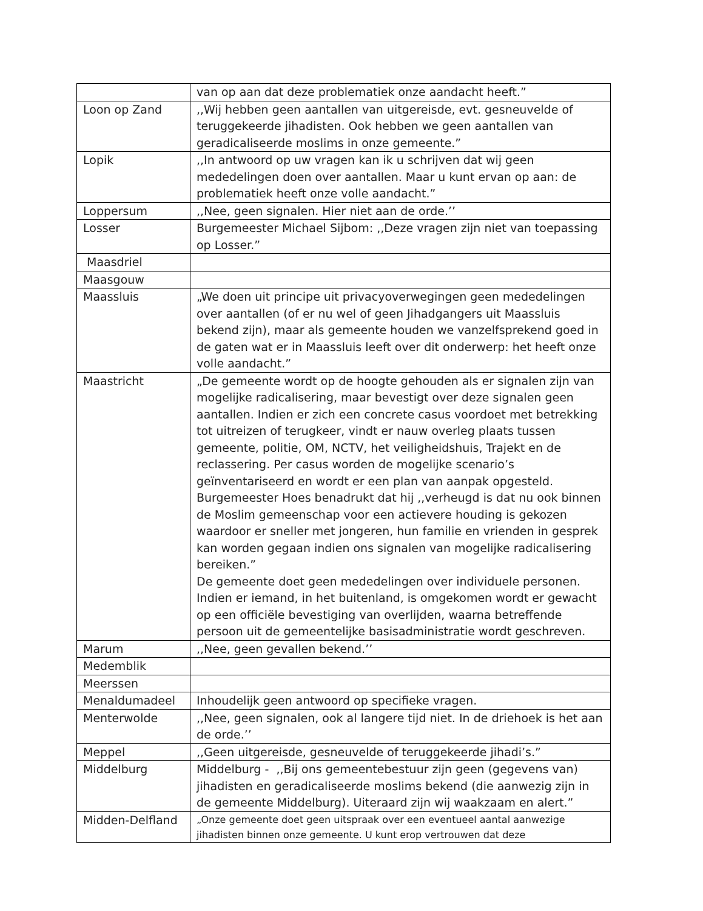| | van op aan dat deze problematiek onze aandacht heeft.” |
| Loon op Zand | ,,Wij hebben geen aantallen van uitgereisde, evt. gesneuvelde of teruggekeerde jihadisten. Ook hebben we geen aantallen van geradicaliseerde moslims in onze gemeente.” |
| Lopik | ,,In antwoord op uw vragen kan ik u schrijven dat wij geen mededelingen doen over aantallen. Maar u kunt ervan op aan: de problematiek heeft onze volle aandacht.” |
| Loppersum | ,,Nee, geen signalen. Hier niet aan de orde.’’ |
| Losser | Burgemeester Michael Sijbom: ,,Deze vragen zijn niet van toepassing op Losser.” |
| Maasdriel | |
| Maasgouw | |
| Maassluis | „We doen uit principe uit privacyoverwegingen geen mededelingen over aantallen (of er nu wel of geen Jihadgangers uit Maassluis bekend zijn), maar als gemeente houden we vanzelfsprekend goed in de gaten wat er in Maassluis leeft over dit onderwerp: het heeft onze volle aandacht.” |
| Maastricht | „De gemeente wordt op de hoogte gehouden als er signalen zijn van mogelijke radicalisering, maar bevestigt over deze signalen geen aantallen. Indien er zich een concrete casus voordoet met betrekking tot uitreizen of terugkeer, vindt er nauw overleg plaats tussen gemeente, politie, OM, NCTV, het veiligheidshuis, Trajekt en de reclassering. Per casus worden de mogelijke scenario’s geïnventariseerd en wordt er een plan van aanpak opgesteld. Burgemeester Hoes benadrukt dat hij ,,verheugd is dat nu ook binnen de Moslim gemeenschap voor een actievere houding is gekozen waardoor er sneller met jongeren, hun familie en vrienden in gesprek kan worden gegaan indien ons signalen van mogelijke radicalisering bereiken.” De gemeente doet geen mededelingen over individuele personen. Indien er iemand, in het buitenland, is omgekomen wordt er gewacht op een officiële bevestiging van overlijden, waarna betreffende persoon uit de gemeentelijke basisadministratie wordt geschreven. |
| Marum | ,,Nee, geen gevallen bekend.’’ |
| Medemblik | |
| Meerssen | |
| Menaldumadeel | Inhoudelijk geen antwoord op specifieke vragen. |
| Menterwolde | ,,Nee, geen signalen, ook al langere tijd niet. In de driehoek is het aan de orde.’’ |
| Meppel | ,,Geen uitgereisde, gesneuvelde of teruggekeerde jihadi’s.” |
| Middelburg | Middelburg - ,,Bij ons gemeentebestuur zijn geen (gegevens van) jihadisten en geradicaliseerde moslims bekend (die aanwezig zijn in de gemeente Middelburg). Uiteraard zijn wij waakzaam en alert.” |
| Midden-Delfland | „Onze gemeente doet geen uitspraak over een eventueel aantal aanwezige jihadisten binnen onze gemeente. U kunt erop vertrouwen dat deze |